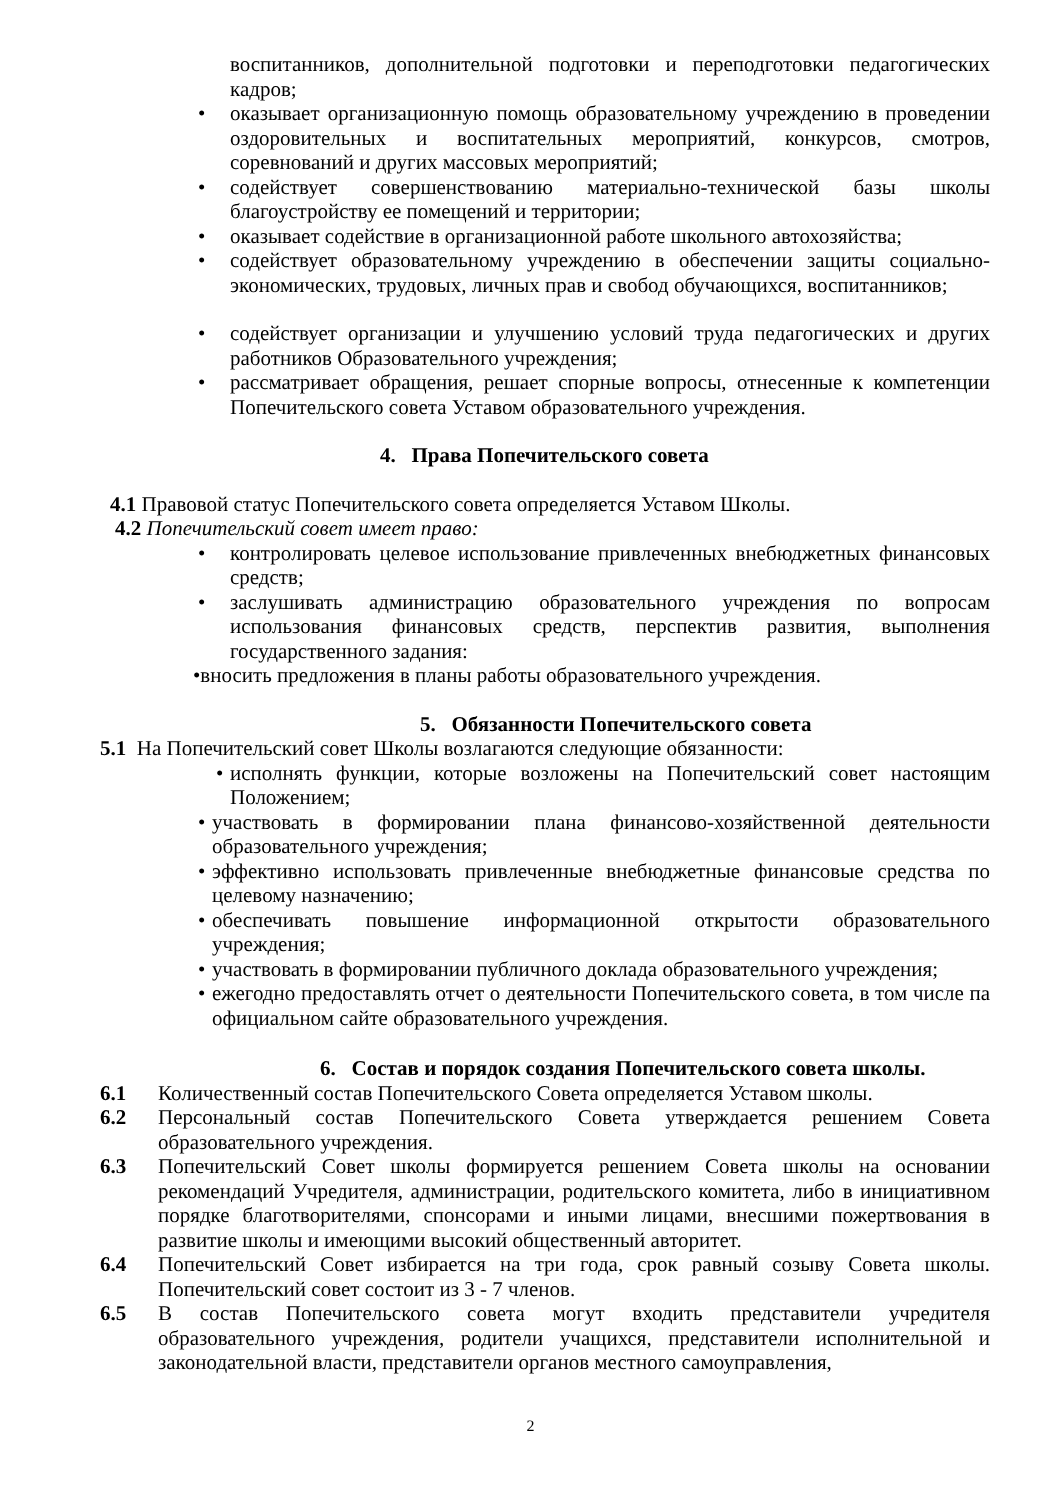воспитанников, дополнительной подготовки и переподготовки педагогических кадров;
• оказывает организационную помощь образовательному учреждению в проведении оздоровительных и воспитательных мероприятий, конкурсов, смотров, соревнований и других массовых мероприятий;
• содействует совершенствованию материально-технической базы школы благоустройству ее помещений и территории;
• оказывает содействие в организационной работе школьного автохозяйства;
• содействует образовательному учреждению в обеспечении защиты социально-экономических, трудовых, личных прав и свобод обучающихся, воспитанников;
• содействует организации и улучшению условий труда педагогических и других работников Образовательного учреждения;
• рассматривает обращения, решает спорные вопросы, отнесенные к компетенции Попечительского совета Уставом образовательного учреждения.
4. Права Попечительского совета
4.1 Правовой статус Попечительского совета определяется Уставом Школы.
4.2 Попечительский совет имеет право:
• контролировать целевое использование привлеченных внебюджетных финансовых средств;
• заслушивать администрацию образовательного учреждения по вопросам использования финансовых средств, перспектив развития, выполнения государственного задания:
•вносить предложения в планы работы образовательного учреждения.
5. Обязанности Попечительского совета
5.1 На Попечительский совет Школы возлагаются следующие обязанности:
• исполнять функции, которые возложены на Попечительский совет настоящим Положением;
• участвовать в формировании плана финансово-хозяйственной деятельности образовательного учреждения;
• эффективно использовать привлеченные внебюджетные финансовые средства по целевому назначению;
• обеспечивать повышение информационной открытости образовательного учреждения;
• участвовать в формировании публичного доклада образовательного учреждения;
• ежегодно предоставлять отчет о деятельности Попечительского совета, в том числе па официальном сайте образовательного учреждения.
6. Состав и порядок создания Попечительского совета школы.
6.1 Количественный состав Попечительского Совета определяется Уставом школы.
6.2 Персональный состав Попечительского Совета утверждается решением Совета образовательного учреждения.
6.3 Попечительский Совет школы формируется решением Совета школы на основании рекомендаций Учредителя, администрации, родительского комитета, либо в инициативном порядке благотворителями, спонсорами и иными лицами, внесшими пожертвования в развитие школы и имеющими высокий общественный авторитет.
6.4 Попечительский Совет избирается на три года, срок равный созыву Совета школы. Попечительский совет состоит из 3 - 7 членов.
6.5 В состав Попечительского совета могут входить представители учредителя образовательного учреждения, родители учащихся, представители исполнительной и законодательной власти, представители органов местного самоуправления,
2